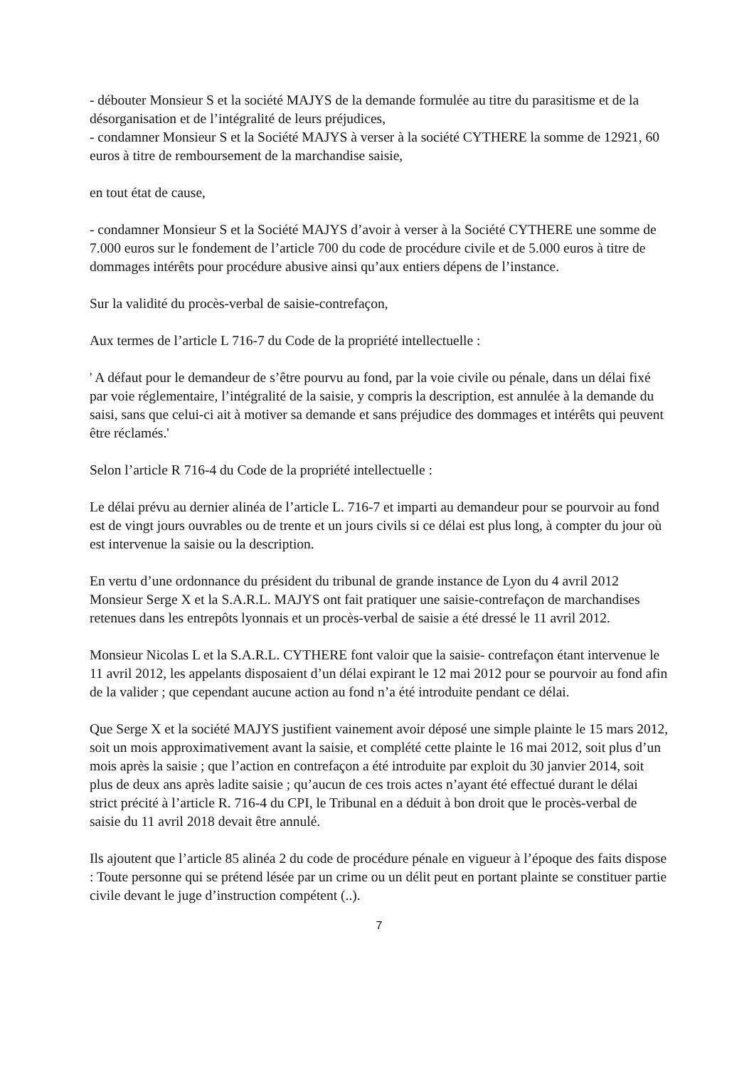- débouter Monsieur S et la société MAJYS de la demande formulée au titre du parasitisme et de la désorganisation et de l’intégralité de leurs préjudices,
- condamner Monsieur S et la Société MAJYS à verser à la société CYTHERE la somme de 12921, 60 euros à titre de remboursement de la marchandise saisie,
en tout état de cause,
- condamner Monsieur S et la Société MAJYS d’avoir à verser à la Société CYTHERE une somme de 7.000 euros sur le fondement de l’article 700 du code de procédure civile et de 5.000 euros à titre de dommages intérêts pour procédure abusive ainsi qu’aux entiers dépens de l’instance.
Sur la validité du procès-verbal de saisie-contrefaçon,
Aux termes de l’article L 716-7 du Code de la propriété intellectuelle :
' A défaut pour le demandeur de s’être pourvu au fond, par la voie civile ou pénale, dans un délai fixé par voie réglementaire, l’intégralité de la saisie, y compris la description, est annulée à la demande du saisi, sans que celui-ci ait à motiver sa demande et sans préjudice des dommages et intérêts qui peuvent être réclamés.'
Selon l’article R 716-4 du Code de la propriété intellectuelle :
Le délai prévu au dernier alinéa de l’article L. 716-7 et imparti au demandeur pour se pourvoir au fond est de vingt jours ouvrables ou de trente et un jours civils si ce délai est plus long, à compter du jour où est intervenue la saisie ou la description.
En vertu d’une ordonnance du président du tribunal de grande instance de Lyon du 4 avril 2012 Monsieur Serge X et la S.A.R.L. MAJYS ont fait pratiquer une saisie-contrefaçon de marchandises retenues dans les entrepôts lyonnais et un procès-verbal de saisie a été dressé le 11 avril 2012.
Monsieur Nicolas L et la S.A.R.L. CYTHERE font valoir que la saisie- contrefaçon étant intervenue le 11 avril 2012, les appelants disposaient d’un délai expirant le 12 mai 2012 pour se pourvoir au fond afin de la valider ; que cependant aucune action au fond n’a été introduite pendant ce délai.
Que Serge X et la société MAJYS justifient vainement avoir déposé une simple plainte le 15 mars 2012, soit un mois approximativement avant la saisie, et complété cette plainte le 16 mai 2012, soit plus d’un mois après la saisie ; que l’action en contrefaçon a été introduite par exploit du 30 janvier 2014, soit plus de deux ans après ladite saisie ; qu’aucun de ces trois actes n’ayant été effectué durant le délai strict précité à l’article R. 716-4 du CPI, le Tribunal en a déduit à bon droit que le procès-verbal de saisie du 11 avril 2018 devait être annulé.
Ils ajoutent que l’article 85 alinéa 2 du code de procédure pénale en vigueur à l’époque des faits dispose : Toute personne qui se prétend lésée par un crime ou un délit peut en portant plainte se constituer partie civile devant le juge d’instruction compétent (..).
7